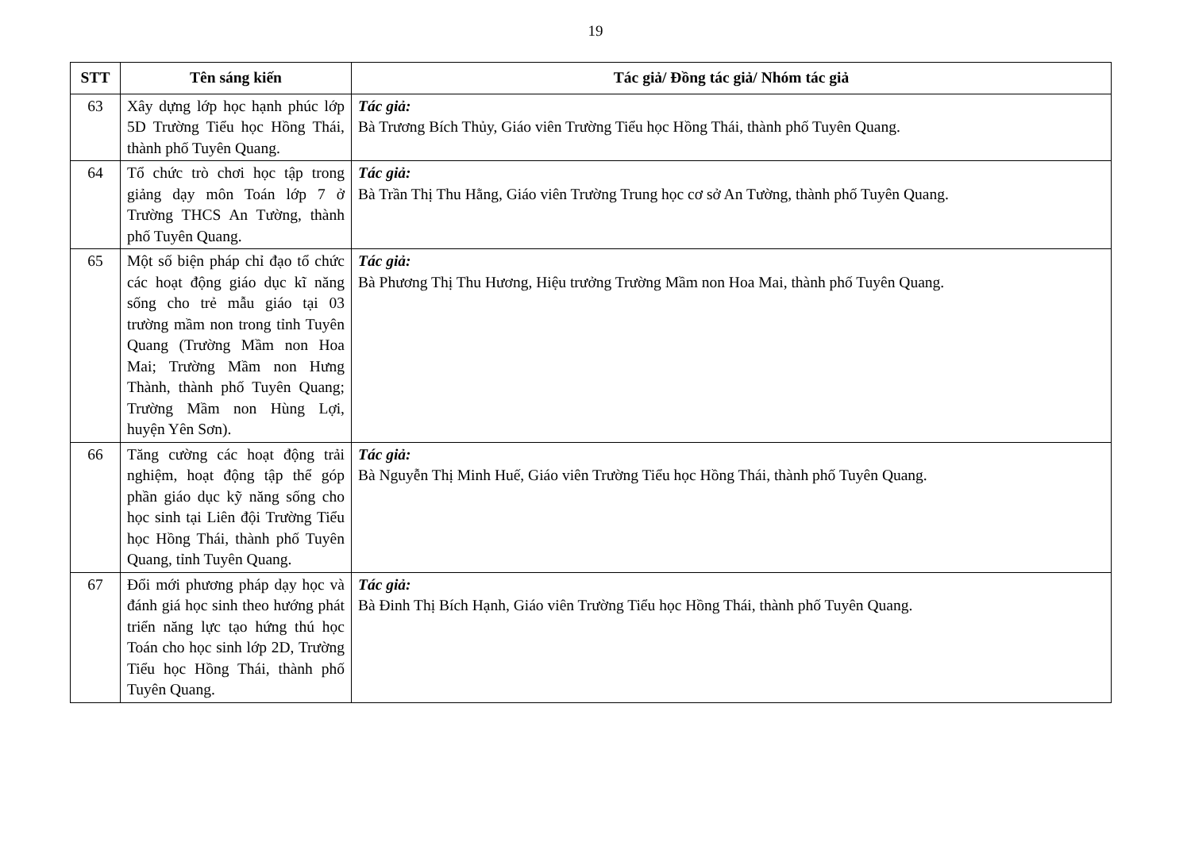19
| STT | Tên sáng kiến | Tác giả/ Đồng tác giả/ Nhóm tác giả |
| --- | --- | --- |
| 63 | Xây dựng lớp học hạnh phúc lớp 5D Trường Tiểu học Hồng Thái, thành phố Tuyên Quang. | Tác giả: Bà Trương Bích Thủy, Giáo viên Trường Tiểu học Hồng Thái, thành phố Tuyên Quang. |
| 64 | Tổ chức trò chơi học tập trong giảng dạy môn Toán lớp 7 ở Trường THCS An Tường, thành phố Tuyên Quang. | Tác giả: Bà Trần Thị Thu Hằng, Giáo viên Trường Trung học cơ sở An Tường, thành phố Tuyên Quang. |
| 65 | Một số biện pháp chỉ đạo tổ chức các hoạt động giáo dục kĩ năng sống cho trẻ mẫu giáo tại 03 trường mầm non trong tỉnh Tuyên Quang (Trường Mầm non Hoa Mai; Trường Mầm non Hưng Thành, thành phố Tuyên Quang; Trường Mầm non Hùng Lợi, huyện Yên Sơn). | Tác giả: Bà Phương Thị Thu Hương, Hiệu trưởng Trường Mầm non Hoa Mai, thành phố Tuyên Quang. |
| 66 | Tăng cường các hoạt động trải nghiệm, hoạt động tập thể góp phần giáo dục kỹ năng sống cho học sinh tại Liên đội Trường Tiểu học Hồng Thái, thành phố Tuyên Quang, tỉnh Tuyên Quang. | Tác giả: Bà Nguyễn Thị Minh Huế, Giáo viên Trường Tiểu học Hồng Thái, thành phố Tuyên Quang. |
| 67 | Đổi mới phương pháp dạy học và đánh giá học sinh theo hướng phát triển năng lực tạo hứng thú học Toán cho học sinh lớp 2D, Trường Tiểu học Hồng Thái, thành phố Tuyên Quang. | Tác giả: Bà Đinh Thị Bích Hạnh, Giáo viên Trường Tiểu học Hồng Thái, thành phố Tuyên Quang. |